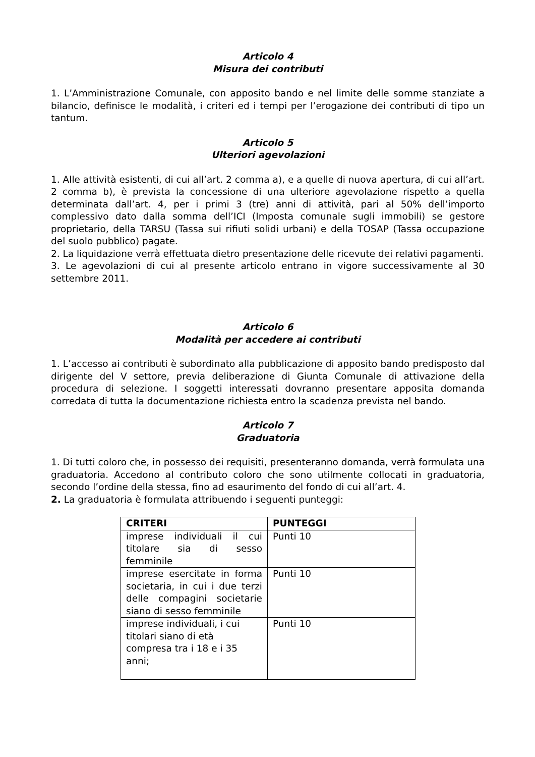Articolo 4
Misura dei contributi
1. L’Amministrazione Comunale, con apposito bando e nel limite delle somme stanziate a bilancio, definisce le modalità, i criteri ed i tempi per l’erogazione dei contributi di tipo un tantum.
Articolo 5
Ulteriori agevolazioni
1. Alle attività esistenti, di cui all’art. 2 comma a), e a quelle di nuova apertura, di cui all’art. 2 comma b), è prevista la concessione di una ulteriore agevolazione rispetto a quella determinata dall’art. 4, per i primi 3 (tre) anni di attività, pari al 50% dell’importo complessivo dato dalla somma dell’ICI (Imposta comunale sugli immobili) se gestore proprietario, della TARSU (Tassa sui rifiuti solidi urbani) e della TOSAP (Tassa occupazione del suolo pubblico) pagate.
2. La liquidazione verrà effettuata dietro presentazione delle ricevute dei relativi pagamenti.
3. Le agevolazioni di cui al presente articolo entrano in vigore successivamente al 30 settembre 2011.
Articolo 6
Modalità per accedere ai contributi
1. L’accesso ai contributi è subordinato alla pubblicazione di apposito bando predisposto dal dirigente del V settore, previa deliberazione di Giunta Comunale di attivazione della procedura di selezione. I soggetti interessati dovranno presentare apposita domanda corredata di tutta la documentazione richiesta entro la scadenza prevista nel bando.
Articolo 7
Graduatoria
1. Di tutti coloro che, in possesso dei requisiti, presenteranno domanda, verrà formulata una graduatoria. Accedono al contributo coloro che sono utilmente collocati in graduatoria, secondo l’ordine della stessa, fino ad esaurimento del fondo di cui all’art. 4.
2. La graduatoria è formulata attribuendo i seguenti punteggi:
| CRITERI | PUNTEGGI |
| --- | --- |
| imprese individuali il cui titolare sia di sesso femminile | Punti 10 |
| imprese esercitate in forma societaria, in cui i due terzi delle compagini societarie siano di sesso femminile | Punti 10 |
| imprese individuali, i cui titolari siano di età compresa tra i 18 e i 35 anni; | Punti 10 |